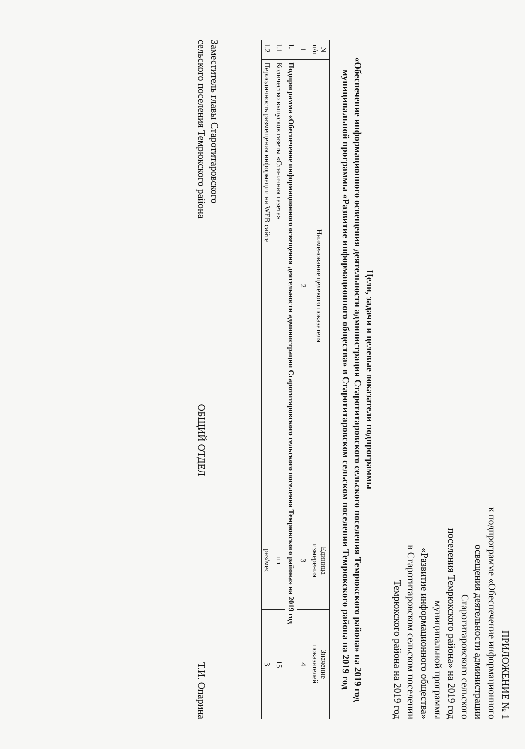ПРИЛОЖЕНИЕ № 1
к подпрограмме «Обеспечение информационного
освещения деятельности администрации
Старотитаровского сельского
поселения Темрюкского района» на 2019 год
муниципальной программы
«Развитие информационного общества»
в Старотитаровском сельском поселении
Темрюкского района на 2019 год
Цели, задачи и целевые показатели подпрограммы
«Обеспечение информационного освещения деятельности администрации Старотитаровского сельского поселения Темрюкского района» на 2019 год муниципальной программы «Развитие информационного общества» в Старотитаровском сельском поселении Темрюкского района на 2019 год
| N п/п | Наименование целевого показателя | Единица измерения | Значение показателей |
| --- | --- | --- | --- |
| 1 | 2 | 3 | 4 |
| 1. | Подпрограмма «Обеспечение информационного освещения деятельности администрации Старотитаровского сельского поселения Темрюкского района» на 2019 год | | |
| 1.1 | Количество выпусков газеты «Станичная газета» | шт | 15 |
| 1.2 | Периодичность размещения информации на WEB сайте | раз/мес | 3 |
Заместитель главы Старотитаровского
сельского поселения Темрюкского района
ОБЩИЙ ОТДЕЛ
Т.И. Опарина